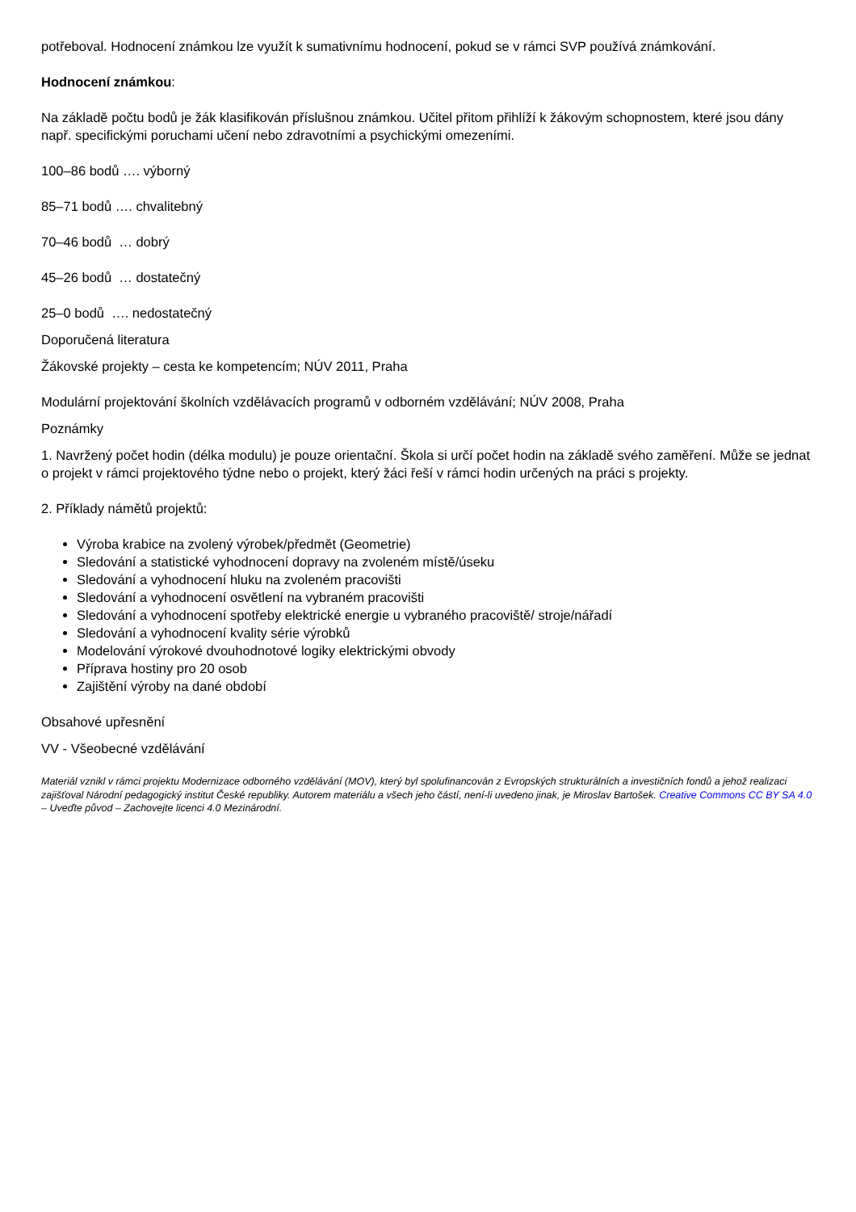potřeboval. Hodnocení známkou lze využít k sumativnímu hodnocení, pokud se v rámci SVP používá známkování.
Hodnocení známkou:
Na základě počtu bodů je žák klasifikován příslušnou známkou. Učitel přitom přihlíží k žákovým schopnostem, které jsou dány např. specifickými poruchami učení nebo zdravotními a psychickými omezeními.
100–86 bodů …. výborný
85–71 bodů …. chvalitebný
70–46 bodů … dobrý
45–26 bodů … dostatečný
25–0 bodů …. nedostatečný
Doporučená literatura
Žákovské projekty – cesta ke kompetencím; NÚV 2011, Praha
Modulární projektování školních vzdělávacích programů v odborném vzdělávání; NÚV 2008, Praha
Poznámky
1. Navržený počet hodin (délka modulu) je pouze orientační. Škola si určí počet hodin na základě svého zaměření. Může se jednat o projekt v rámci projektového týdne nebo o projekt, který žáci řeší v rámci hodin určených na práci s projekty.
2. Příklady námětů projektů:
Výroba krabice na zvolený výrobek/předmět (Geometrie)
Sledování a statistické vyhodnocení dopravy na zvoleném místě/úseku
Sledování a vyhodnocení hluku na zvoleném pracovišti
Sledování a vyhodnocení osvětlení na vybraném pracovišti
Sledování a vyhodnocení spotřeby elektrické energie u vybraného pracoviště/ stroje/nářadí
Sledování a vyhodnocení kvality série výrobků
Modelování výrokové dvouhodnotové logiky elektrickými obvody
Příprava hostiny pro 20 osob
Zajištění výroby na dané období
Obsahové upřesnění
VV - Všeobecné vzdělávání
Materiál vznikl v rámci projektu Modernizace odborného vzdělávání (MOV), který byl spolufinancován z Evropských strukturálních a investičních fondů a jehož realizaci zajišťoval Národní pedagogický institut České republiky. Autorem materiálu a všech jeho částí, není-li uvedeno jinak, je Miroslav Bartošek. Creative Commons CC BY SA 4.0 – Uveďte původ – Zachovejte licenci 4.0 Mezinárodní.